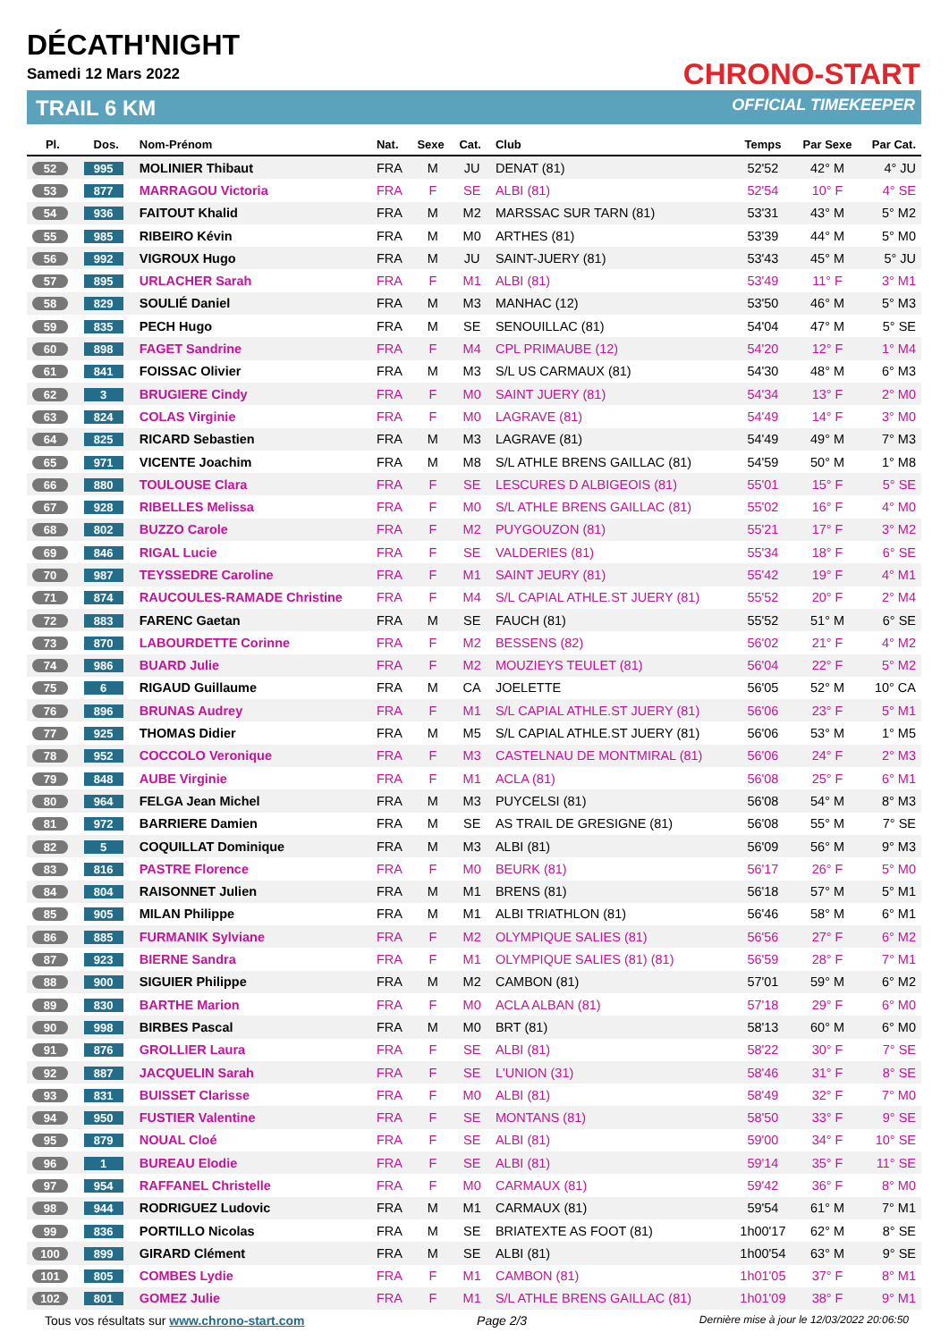DÉCATH'NIGHT
Samedi 12 Mars 2022
TRAIL 6 KM
CHRONO-START
OFFICIAL TIMEKEEPER
| Pl. | Dos. | Nom-Prénom | Nat. | Sexe | Cat. | Club | Temps | Par Sexe | Par Cat. |
| --- | --- | --- | --- | --- | --- | --- | --- | --- | --- |
| 52 | 995 | MOLINIER Thibaut | FRA | M | JU | DENAT (81) | 52'52 | 42° M | 4° JU |
| 53 | 877 | MARRAGOU Victoria | FRA | F | SE | ALBI (81) | 52'54 | 10° F | 4° SE |
| 54 | 936 | FAITOUT Khalid | FRA | M | M2 | MARSSAC SUR TARN (81) | 53'31 | 43° M | 5° M2 |
| 55 | 985 | RIBEIRO Kévin | FRA | M | M0 | ARTHES (81) | 53'39 | 44° M | 5° M0 |
| 56 | 992 | VIGROUX Hugo | FRA | M | JU | SAINT-JUERY (81) | 53'43 | 45° M | 5° JU |
| 57 | 895 | URLACHER Sarah | FRA | F | M1 | ALBI (81) | 53'49 | 11° F | 3° M1 |
| 58 | 829 | SOULIÉ Daniel | FRA | M | M3 | MANHAC (12) | 53'50 | 46° M | 5° M3 |
| 59 | 835 | PECH Hugo | FRA | M | SE | SENOUILLAC (81) | 54'04 | 47° M | 5° SE |
| 60 | 898 | FAGET Sandrine | FRA | F | M4 | CPL PRIMAUBE (12) | 54'20 | 12° F | 1° M4 |
| 61 | 841 | FOISSAC Olivier | FRA | M | M3 | S/L US CARMAUX (81) | 54'30 | 48° M | 6° M3 |
| 62 | 3 | BRUGIERE Cindy | FRA | F | M0 | SAINT JUERY (81) | 54'34 | 13° F | 2° M0 |
| 63 | 824 | COLAS Virginie | FRA | F | M0 | LAGRAVE (81) | 54'49 | 14° F | 3° M0 |
| 64 | 825 | RICARD Sebastien | FRA | M | M3 | LAGRAVE (81) | 54'49 | 49° M | 7° M3 |
| 65 | 971 | VICENTE Joachim | FRA | M | M8 | S/L ATHLE BRENS GAILLAC (81) | 54'59 | 50° M | 1° M8 |
| 66 | 880 | TOULOUSE Clara | FRA | F | SE | LESCURES D ALBIGEOIS (81) | 55'01 | 15° F | 5° SE |
| 67 | 928 | RIBELLES Melissa | FRA | F | M0 | S/L ATHLE BRENS GAILLAC (81) | 55'02 | 16° F | 4° M0 |
| 68 | 802 | BUZZO Carole | FRA | F | M2 | PUYGOUZON (81) | 55'21 | 17° F | 3° M2 |
| 69 | 846 | RIGAL Lucie | FRA | F | SE | VALDERIES (81) | 55'34 | 18° F | 6° SE |
| 70 | 987 | TEYSSEDRE Caroline | FRA | F | M1 | SAINT JEURY (81) | 55'42 | 19° F | 4° M1 |
| 71 | 874 | RAUCOULES-RAMADE Christine | FRA | F | M4 | S/L CAPIAL ATHLE.ST JUERY (81) | 55'52 | 20° F | 2° M4 |
| 72 | 883 | FARENC Gaetan | FRA | M | SE | FAUCH (81) | 55'52 | 51° M | 6° SE |
| 73 | 870 | LABOURDETTE Corinne | FRA | F | M2 | BESSENS (82) | 56'02 | 21° F | 4° M2 |
| 74 | 986 | BUARD Julie | FRA | F | M2 | MOUZIEYS TEULET (81) | 56'04 | 22° F | 5° M2 |
| 75 | 6 | RIGAUD Guillaume | FRA | M | CA | JOELETTE | 56'05 | 52° M | 10° CA |
| 76 | 896 | BRUNAS Audrey | FRA | F | M1 | S/L CAPIAL ATHLE.ST JUERY (81) | 56'06 | 23° F | 5° M1 |
| 77 | 925 | THOMAS Didier | FRA | M | M5 | S/L CAPIAL ATHLE.ST JUERY (81) | 56'06 | 53° M | 1° M5 |
| 78 | 952 | COCCOLO Veronique | FRA | F | M3 | CASTELNAU DE MONTMIRAL (81) | 56'06 | 24° F | 2° M3 |
| 79 | 848 | AUBE Virginie | FRA | F | M1 | ACLA (81) | 56'08 | 25° F | 6° M1 |
| 80 | 964 | FELGA Jean Michel | FRA | M | M3 | PUYCELSI (81) | 56'08 | 54° M | 8° M3 |
| 81 | 972 | BARRIERE Damien | FRA | M | SE | AS TRAIL DE GRESIGNE (81) | 56'08 | 55° M | 7° SE |
| 82 | 5 | COQUILLAT Dominique | FRA | M | M3 | ALBI (81) | 56'09 | 56° M | 9° M3 |
| 83 | 816 | PASTRE Florence | FRA | F | M0 | BEURK (81) | 56'17 | 26° F | 5° M0 |
| 84 | 804 | RAISONNET Julien | FRA | M | M1 | BRENS (81) | 56'18 | 57° M | 5° M1 |
| 85 | 905 | MILAN Philippe | FRA | M | M1 | ALBI TRIATHLON (81) | 56'46 | 58° M | 6° M1 |
| 86 | 885 | FURMANIK Sylviane | FRA | F | M2 | OLYMPIQUE SALIES (81) | 56'56 | 27° F | 6° M2 |
| 87 | 923 | BIERNE Sandra | FRA | F | M1 | OLYMPIQUE SALIES (81) (81) | 56'59 | 28° F | 7° M1 |
| 88 | 900 | SIGUIER Philippe | FRA | M | M2 | CAMBON (81) | 57'01 | 59° M | 6° M2 |
| 89 | 830 | BARTHE Marion | FRA | F | M0 | ACLA ALBAN (81) | 57'18 | 29° F | 6° M0 |
| 90 | 998 | BIRBES Pascal | FRA | M | M0 | BRT (81) | 58'13 | 60° M | 6° M0 |
| 91 | 876 | GROLLIER Laura | FRA | F | SE | ALBI (81) | 58'22 | 30° F | 7° SE |
| 92 | 887 | JACQUELIN Sarah | FRA | F | SE | L'UNION (31) | 58'46 | 31° F | 8° SE |
| 93 | 831 | BUISSET Clarisse | FRA | F | M0 | ALBI (81) | 58'49 | 32° F | 7° M0 |
| 94 | 950 | FUSTIER Valentine | FRA | F | SE | MONTANS (81) | 58'50 | 33° F | 9° SE |
| 95 | 879 | NOUAL Cloé | FRA | F | SE | ALBI (81) | 59'00 | 34° F | 10° SE |
| 96 | 1 | BUREAU Elodie | FRA | F | SE | ALBI (81) | 59'14 | 35° F | 11° SE |
| 97 | 954 | RAFFANEL Christelle | FRA | F | M0 | CARMAUX (81) | 59'42 | 36° F | 8° M0 |
| 98 | 944 | RODRIGUEZ Ludovic | FRA | M | M1 | CARMAUX (81) | 59'54 | 61° M | 7° M1 |
| 99 | 836 | PORTILLO Nicolas | FRA | M | SE | BRIATEXTE AS FOOT (81) | 1h00'17 | 62° M | 8° SE |
| 100 | 899 | GIRARD Clément | FRA | M | SE | ALBI (81) | 1h00'54 | 63° M | 9° SE |
| 101 | 805 | COMBES Lydie | FRA | F | M1 | CAMBON (81) | 1h01'05 | 37° F | 8° M1 |
| 102 | 801 | GOMEZ Julie | FRA | F | M1 | S/L ATHLE BRENS GAILLAC (81) | 1h01'09 | 38° F | 9° M1 |
Tous vos résultats sur www.chrono-start.com Page 2/3 Dernière mise à jour le 12/03/2022 20:06:50